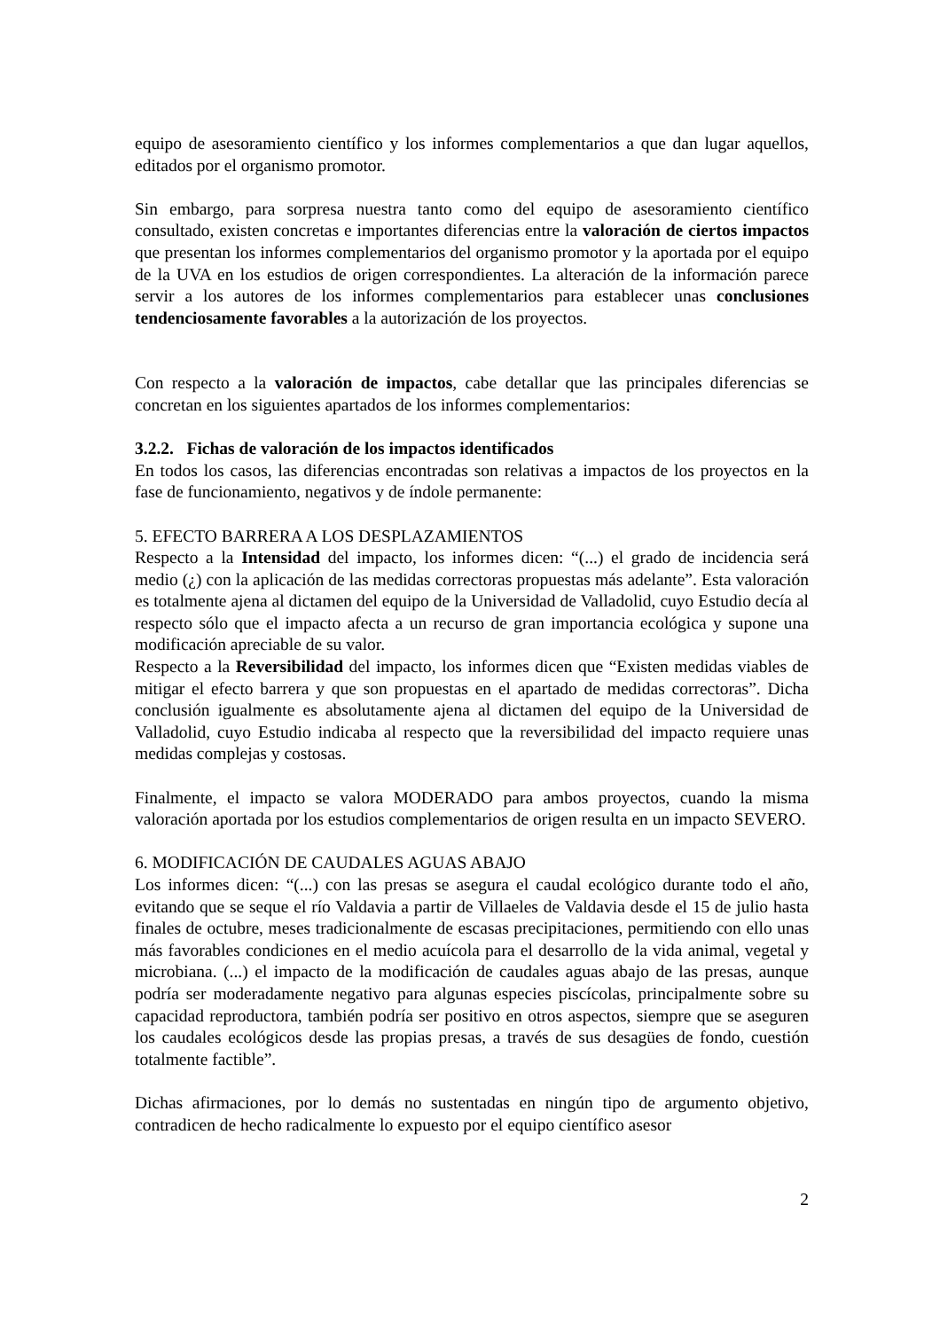equipo de asesoramiento científico y los informes complementarios a que dan lugar aquellos, editados por el organismo promotor.
Sin embargo, para sorpresa nuestra tanto como del equipo de asesoramiento científico consultado, existen concretas e importantes diferencias entre la valoración de ciertos impactos que presentan los informes complementarios del organismo promotor y la aportada por el equipo de la UVA en los estudios de origen correspondientes. La alteración de la información parece servir a los autores de los informes complementarios para establecer unas conclusiones tendenciosamente favorables a la autorización de los proyectos.
Con respecto a la valoración de impactos, cabe detallar que las principales diferencias se concretan en los siguientes apartados de los informes complementarios:
3.2.2. Fichas de valoración de los impactos identificados
En todos los casos, las diferencias encontradas son relativas a impactos de los proyectos en la fase de funcionamiento, negativos y de índole permanente:
5. EFECTO BARRERA A LOS DESPLAZAMIENTOS
Respecto a la Intensidad del impacto, los informes dicen: “(...) el grado de incidencia será medio (¿) con la aplicación de las medidas correctoras propuestas más adelante”. Esta valoración es totalmente ajena al dictamen del equipo de la Universidad de Valladolid, cuyo Estudio decía al respecto sólo que el impacto afecta a un recurso de gran importancia ecológica y supone una modificación apreciable de su valor.
Respecto a la Reversibilidad del impacto, los informes dicen que “Existen medidas viables de mitigar el efecto barrera y que son propuestas en el apartado de medidas correctoras”. Dicha conclusión igualmente es absolutamente ajena al dictamen del equipo de la Universidad de Valladolid, cuyo Estudio indicaba al respecto que la reversibilidad del impacto requiere unas medidas complejas y costosas.
Finalmente, el impacto se valora MODERADO para ambos proyectos, cuando la misma valoración aportada por los estudios complementarios de origen resulta en un impacto SEVERO.
6. MODIFICACIÓN DE CAUDALES AGUAS ABAJO
Los informes dicen: “(...) con las presas se asegura el caudal ecológico durante todo el año, evitando que se seque el río Valdavia a partir de Villaeles de Valdavia desde el 15 de julio hasta finales de octubre, meses tradicionalmente de escasas precipitaciones, permitiendo con ello unas más favorables condiciones en el medio acuícola para el desarrollo de la vida animal, vegetal y microbiana. (...) el impacto de la modificación de caudales aguas abajo de las presas, aunque podría ser moderadamente negativo para algunas especies piscícolas, principalmente sobre su capacidad reproductora, también podría ser positivo en otros aspectos, siempre que se aseguren los caudales ecológicos desde las propias presas, a través de sus desagües de fondo, cuestión totalmente factible”.
Dichas afirmaciones, por lo demás no sustentadas en ningún tipo de argumento objetivo, contradicen de hecho radicalmente lo expuesto por el equipo científico asesor
2